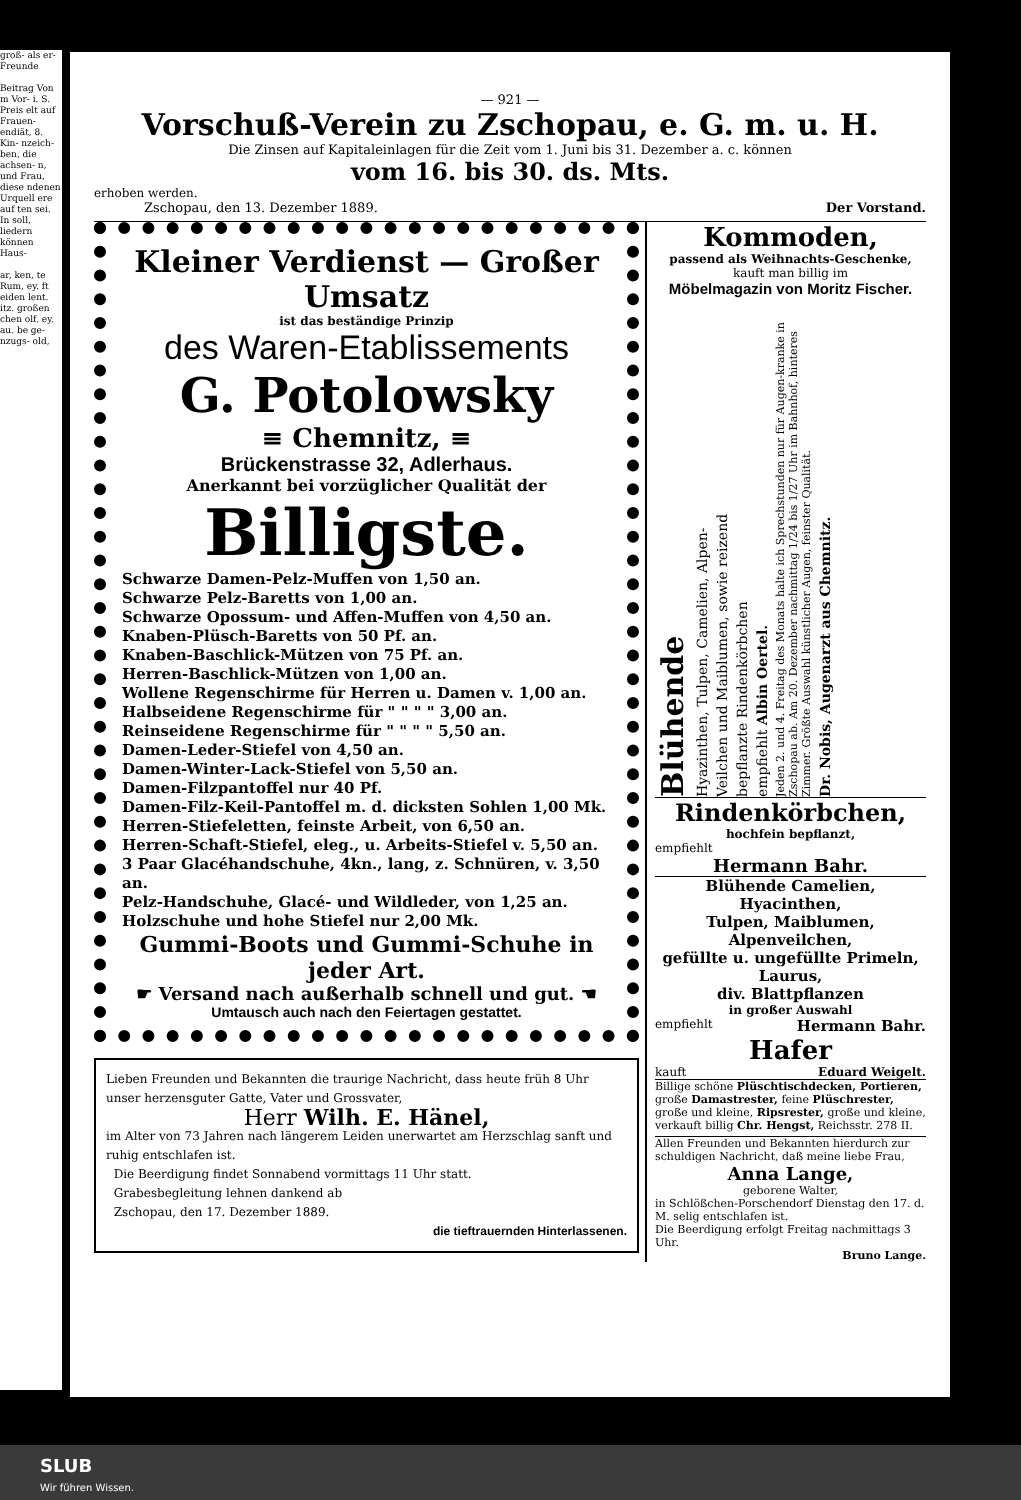groß- als er- Freunde
Beitrag Von m Vor- i. S. Preis elt auf Frauen- endiät, 8. Kin- nzeich- ben, die achsen- n, und Frau, diese ndenen Urquell ere auf ten sei. In soll, liedern können Haus-
ar, ken, te Rum, ey. ft eiden lent. itz. großen chen olf. ey. au. be ge- nzugs- old,
— 921 —
Vorschuß-Verein zu Zschopau, e. G. m. u. H.
Die Zinsen auf Kapitaleinlagen für die Zeit vom 1. Juni bis 31. Dezember a. c. können
vom 16. bis 30. ds. Mts.
erhoben werden.
Zschopau, den 13. Dezember 1889. Der Vorstand.
Kleiner Verdienst — Großer Umsatz
ist das beständige Prinzip
des Waren-Etablissements
G. Potolowsky
≡ Chemnitz, ≡
Brückenstrasse 32, Adlerhaus.
Anerkannt bei vorzüglicher Qualität der
Billigste.
Schwarze Damen-Pelz-Muffen von 1,50 an.
Schwarze Pelz-Baretts von 1,00 an.
Schwarze Opossum- und Affen-Muffen von 4,50 an.
Knaben-Plüsch-Baretts von 50 Pf. an.
Knaben-Baschlick-Mützen von 75 Pf. an.
Herren-Baschlick-Mützen von 1,00 an.
Wollene Regenschirme für Herren u. Damen v. 1,00 an.
Halbseidene Regenschirme für " " " " 3,00 an.
Reinseidene Regenschirme für " " " " 5,50 an.
Damen-Leder-Stiefel von 4,50 an.
Damen-Winter-Lack-Stiefel von 5,50 an.
Damen-Filzpantoffel nur 40 Pf.
Damen-Filz-Keil-Pantoffel m. d. dicksten Sohlen 1,00 Mk.
Herren-Stiefeletten, feinste Arbeit, von 6,50 an.
Herren-Schaft-Stiefel, eleg., u. Arbeits-Stiefel v. 5,50 an.
3 Paar Glacéhandschuhe, 4kn., lang, z. Schnüren, v. 3,50 an.
Pelz-Handschuhe, Glacé- und Wildleder, von 1,25 an.
Holzschuhe und hohe Stiefel nur 2,00 Mk.
Gummi-Boots und Gummi-Schuhe in jeder Art.
☛ Versand nach außerhalb schnell und gut. ☚
Umtausch auch nach den Feiertagen gestattet.
Lieben Freunden und Bekannten die traurige Nachricht, dass heute früh 8 Uhr unser herzensguter Gatte, Vater und Grossvater,
Herr Wilh. E. Hänel,
im Alter von 73 Jahren nach längerem Leiden unerwartet am Herzschlag sanft und ruhig entschlafen ist.
Die Beerdigung findet Sonnabend vormittags 11 Uhr statt.
Grabesbegleitung lehnen dankend ab
Zschopau, den 17. Dezember 1889.
die tieftrauernden Hinterlassenen.
Kommoden,
passend als Weihnachts-Geschenke,
kauft man billig im
Möbelmagazin von Moritz Fischer.
Blühende
Hyazinthen, Tulpen, Camelien, Alpen-
Veilchen und Maiblumen, sowie reizend
bepflanzte Rindenkörbchen
empfiehlt Albin Oertel.
Jeden 2. und 4. Freitag des Monats halte ich Sprechstunden nur für Augen-kranke in Zschopau ab. Am 20. Dezember nachmittag 1/24 bis 1/27 Uhr im Bahnhof, hinteres Zimmer. Größte Auswahl künstlicher Augen, feinster Qualität.
Dr. Nobis, Augenarzt aus Chemnitz.
Rindenkörbchen,
hochfein bepflanzt,
empfiehlt
Hermann Bahr.
Blühende Camelien,
Hyacinthen,
Tulpen, Maiblumen,
Alpenveilchen,
gefüllte u. ungefüllte Primeln,
Laurus,
div. Blattpflanzen
in großer Auswahl
empfiehlt Hermann Bahr.
Hafer
kauft Eduard Weigelt.
Billige schöne Plüschtischdecken, Portieren, große Damastrester, feine Plüschrester, große und kleine, Ripsrester, große und kleine, verkauft billig Chr. Hengst, Reichsstr. 278 II.
Allen Freunden und Bekannten hierdurch zur schuldigen Nachricht, daß meine liebe Frau,
Anna Lange,
geborene Walter,
in Schlößchen-Porschendorf Dienstag den 17. d. M. selig entschlafen ist.
Die Beerdigung erfolgt Freitag nachmittags 3 Uhr.
Bruno Lange.
SLUB
Wir führen Wissen.